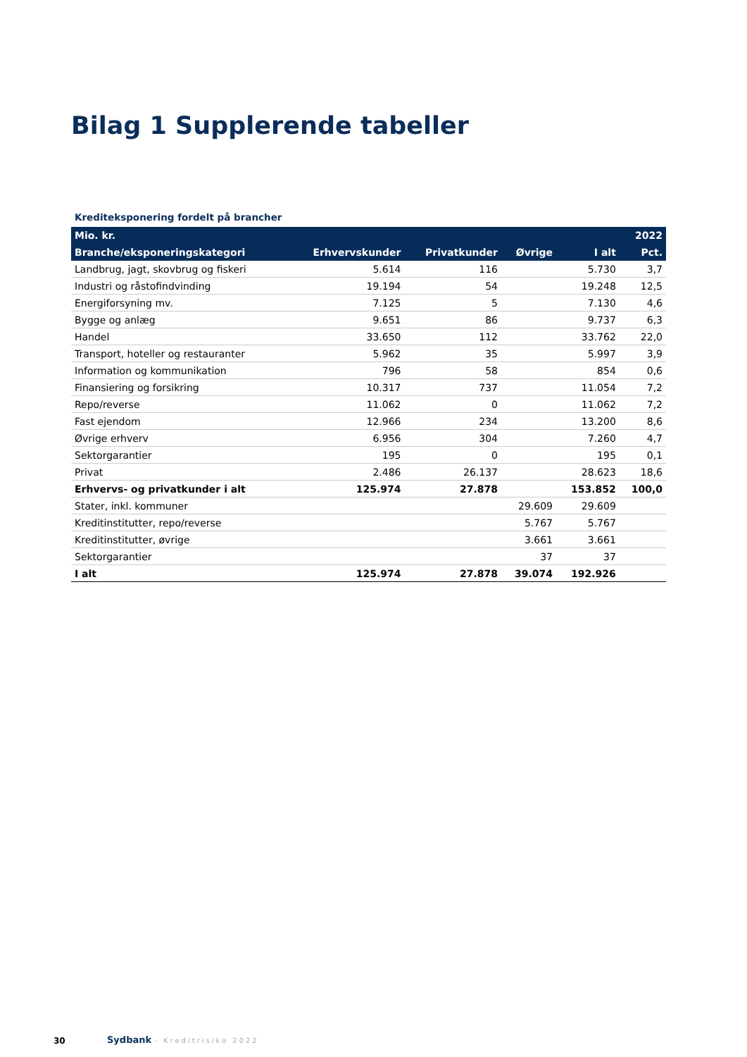Bilag 1 Supplerende tabeller
Krediteksponering fordelt på brancher
| Mio. kr. | | | | | 2022 |
| --- | --- | --- | --- | --- | --- |
| Branche/eksponeringskategori | Erhvervskunder | Privatkunder | Øvrige | I alt | Pct. |
| Landbrug, jagt, skovbrug og fiskeri | 5.614 | 116 | | 5.730 | 3,7 |
| Industri og råstofindvinding | 19.194 | 54 | | 19.248 | 12,5 |
| Energiforsyning mv. | 7.125 | 5 | | 7.130 | 4,6 |
| Bygge og anlæg | 9.651 | 86 | | 9.737 | 6,3 |
| Handel | 33.650 | 112 | | 33.762 | 22,0 |
| Transport, hoteller og restauranter | 5.962 | 35 | | 5.997 | 3,9 |
| Information og kommunikation | 796 | 58 | | 854 | 0,6 |
| Finansiering og forsikring | 10.317 | 737 | | 11.054 | 7,2 |
| Repo/reverse | 11.062 | 0 | | 11.062 | 7,2 |
| Fast ejendom | 12.966 | 234 | | 13.200 | 8,6 |
| Øvrige erhverv | 6.956 | 304 | | 7.260 | 4,7 |
| Sektorgarantier | 195 | 0 | | 195 | 0,1 |
| Privat | 2.486 | 26.137 | | 28.623 | 18,6 |
| Erhvervs- og privatkunder i alt | 125.974 | 27.878 | | 153.852 | 100,0 |
| Stater, inkl. kommuner | | | 29.609 | 29.609 | |
| Kreditinstitutter, repo/reverse | | | 5.767 | 5.767 | |
| Kreditinstitutter, øvrige | | | 3.661 | 3.661 | |
| Sektorgarantier | | | 37 | 37 | |
| I alt | 125.974 | 27.878 | 39.074 | 192.926 | |
30 Sydbank · Kreditrisiko 2022